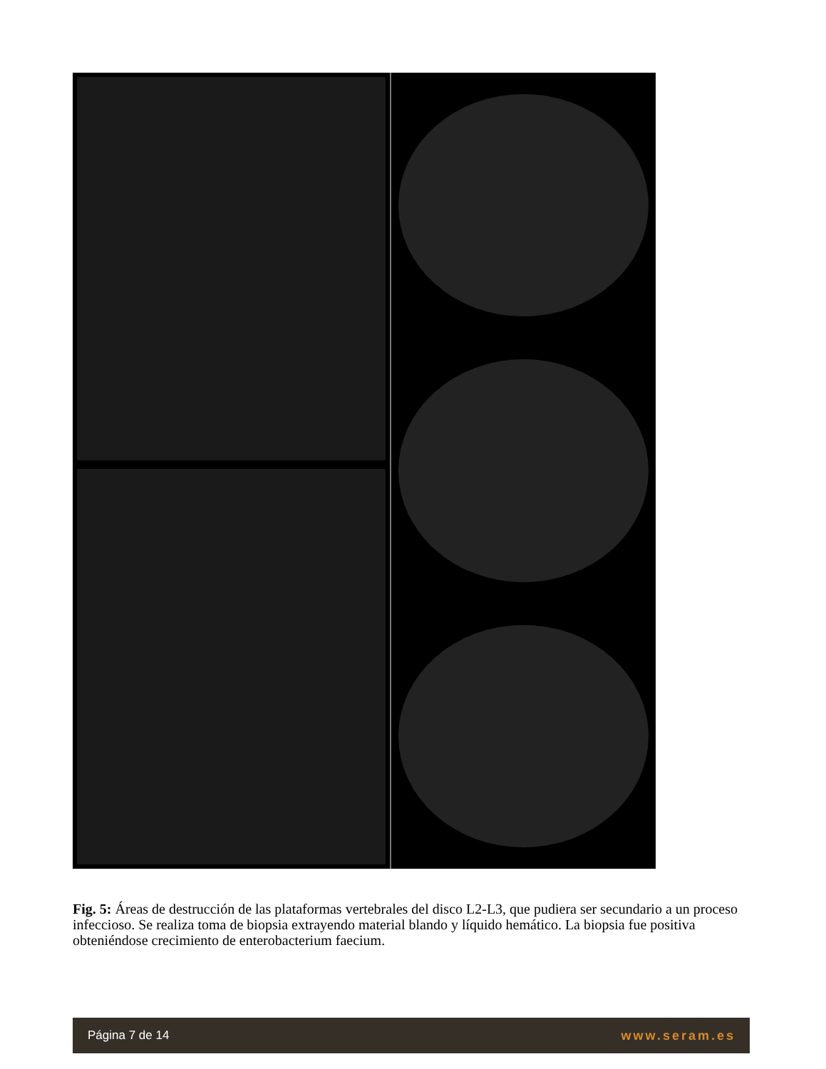Fig. 5: Áreas de destrucción de las plataformas vertebrales del disco L2-L3, que pudiera ser secundario a un proceso infeccioso. Se realiza toma de biopsia extrayendo material blando y líquido hemático. La biopsia fue positiva obteniéndose crecimiento de enterobacterium faecium.
Página 7 de 14 www.seram.es